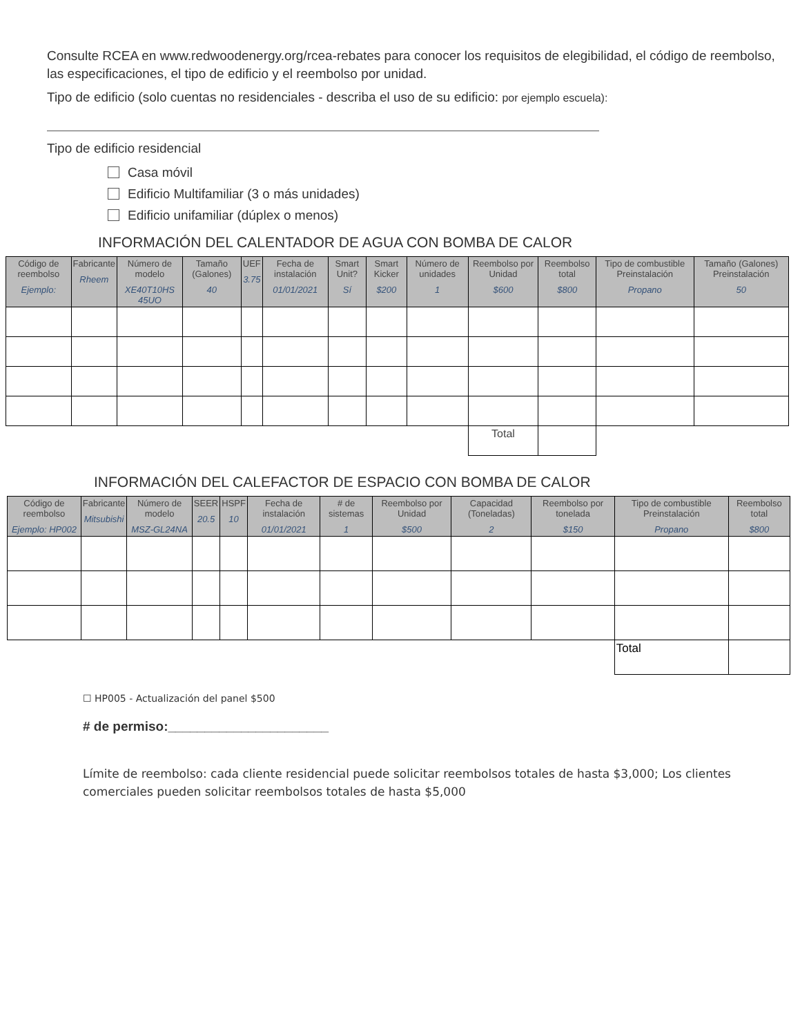Consulte RCEA en www.redwoodenergy.org/rcea-rebates para conocer los requisitos de elegibilidad, el código de reembolso, las especificaciones, el tipo de edificio y el reembolso por unidad.
Tipo de edificio (solo cuentas no residenciales - describa el uso de su edificio: por ejemplo escuela):
Tipo de edificio residencial
Casa móvil
Edificio Multifamiliar (3 o más unidades)
Edificio unifamiliar (dúplex o menos)
INFORMACIÓN DEL CALENTADOR DE AGUA CON BOMBA DE CALOR
| Código de reembolso Ejemplo: | Fabricante Rheem | Número de modelo XE40T10HS 45UO | Tamaño (Galones) 40 | UEF 3.75 | Fecha de instalación 01/01/2021 | Smart Unit? Sí | Smart Kicker $200 | Número de unidades 1 | Reembolso por Unidad $600 | Reembolso total $800 | Tipo de combustible Preinstalación Propano | Tamaño (Galones) Preinstalación 50 |
| --- | --- | --- | --- | --- | --- | --- | --- | --- | --- | --- | --- | --- |
| | | | | | | | | | Total | | | |
INFORMACIÓN DEL CALEFACTOR DE ESPACIO CON BOMBA DE CALOR
| Código de reembolso Ejemplo: HP002 | Fabricante Mitsubishi | Número de modelo MSZ-GL24NA | SEER 20.5 | HSPF 10 | Fecha de instalación 01/01/2021 | # de sistemas 1 | Reembolso por Unidad $500 | Capacidad (Toneladas) 2 | Reembolso por tonelada $150 | Tipo de combustible Preinstalación Propano | Reembolso total $800 |
| --- | --- | --- | --- | --- | --- | --- | --- | --- | --- | --- | --- |
| | | | | | | | | | | Total | |
☐ HP005 - Actualización del panel $500
# de permiso:______________________
Límite de reembolso: cada cliente residencial puede solicitar reembolsos totales de hasta $3,000; Los clientes comerciales pueden solicitar reembolsos totales de hasta $5,000